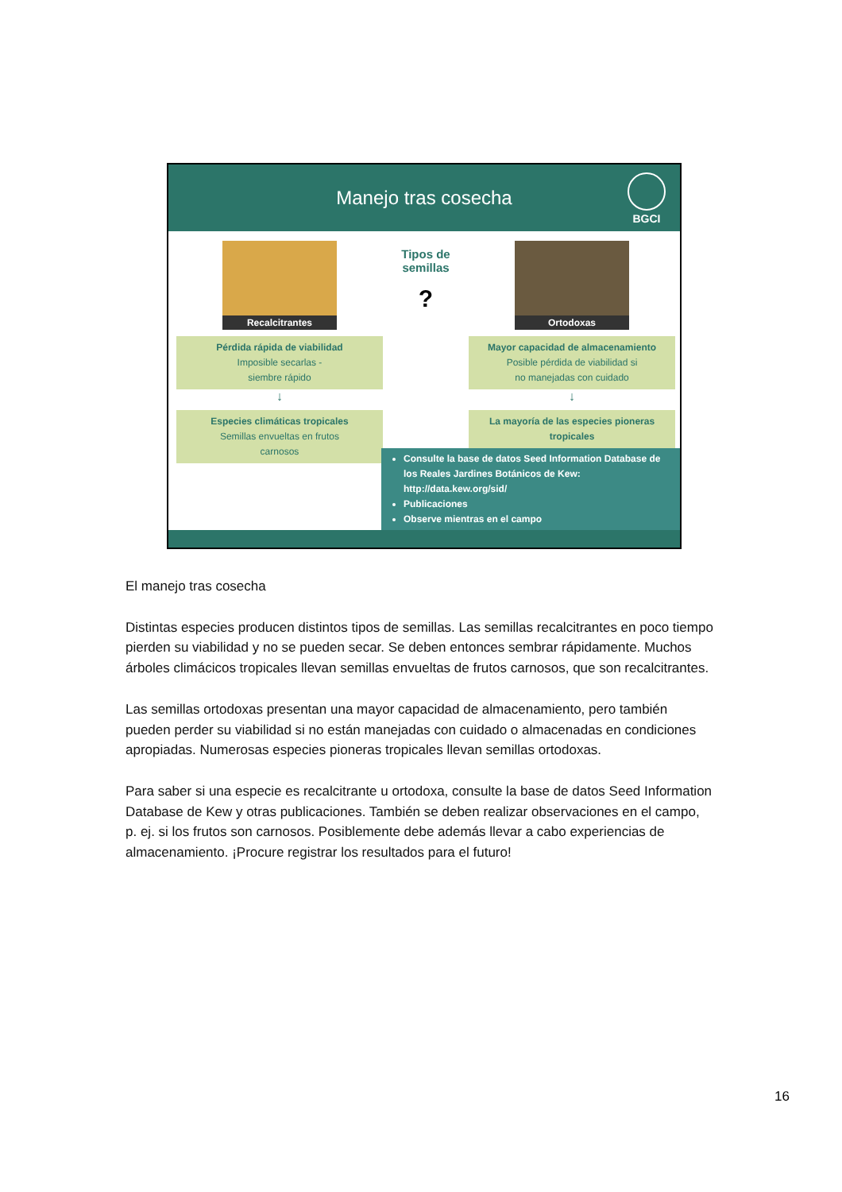Manejo tras cosecha
BGCI
Recalcitrantes
Pérdida rápida de viabilidad
Imposible secarlas -
siembre rápido
↓
Especies climáticas tropicales
Semillas envueltas en frutos
carnosos
Tipos de semillas
?
Ortodoxas
Mayor capacidad de almacenamiento
Posible pérdida de viabilidad si
no manejadas con cuidado
↓
La mayoría de las especies pioneras tropicales
Consulte la base de datos Seed Information Database de los Reales Jardines Botánicos de Kew: http://data.kew.org/sid/
Publicaciones
Observe mientras en el campo
El manejo tras cosecha
Distintas especies producen distintos tipos de semillas. Las semillas recalcitrantes en poco tiempo pierden su viabilidad y no se pueden secar. Se deben entonces sembrar rápidamente. Muchos árboles climácicos tropicales llevan semillas envueltas de frutos carnosos, que son recalcitrantes.
Las semillas ortodoxas presentan una mayor capacidad de almacenamiento, pero también pueden perder su viabilidad si no están manejadas con cuidado o almacenadas en condiciones apropiadas. Numerosas especies pioneras tropicales llevan semillas ortodoxas.
Para saber si una especie es recalcitrante u ortodoxa, consulte la base de datos Seed Information Database de Kew y otras publicaciones. También se deben realizar observaciones en el campo, p. ej. si los frutos son carnosos. Posiblemente debe además llevar a cabo experiencias de almacenamiento. ¡Procure registrar los resultados para el futuro!
16